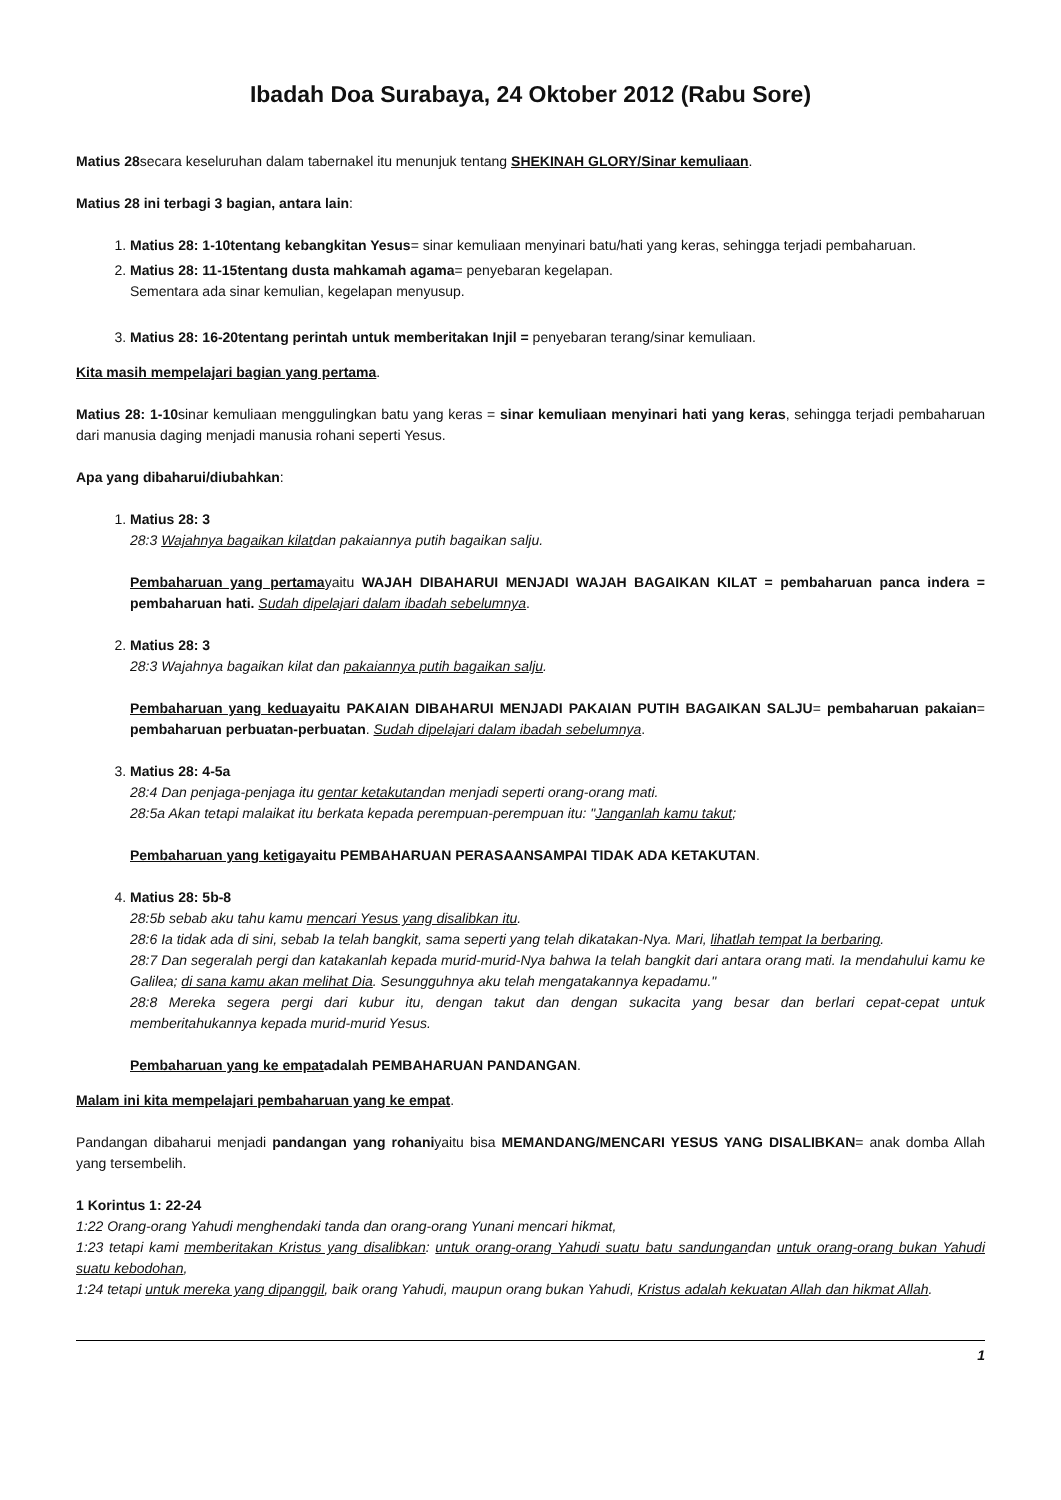Ibadah Doa Surabaya, 24 Oktober 2012 (Rabu Sore)
Matius 28secara keseluruhan dalam tabernakel itu menunjuk tentang SHEKINAH GLORY/Sinar kemuliaan.
Matius 28 ini terbagi 3 bagian, antara lain:
1. Matius 28: 1-10tentang kebangkitan Yesus= sinar kemuliaan menyinari batu/hati yang keras, sehingga terjadi pembaharuan.
2. Matius 28: 11-15tentang dusta mahkamah agama= penyebaran kegelapan.
Sementara ada sinar kemulian, kegelapan menyusup.
3. Matius 28: 16-20tentang perintah untuk memberitakan Injil = penyebaran terang/sinar kemuliaan.
Kita masih mempelajari bagian yang pertama.
Matius 28: 1-10sinar kemuliaan menggulingkan batu yang keras = sinar kemuliaan menyinari hati yang keras, sehingga terjadi pembaharuan dari manusia daging menjadi manusia rohani seperti Yesus.
Apa yang dibaharui/diubahkan:
1. Matius 28: 3
28:3 Wajahnya bagaikan kilatdan pakaiannya putih bagaikan salju.
Pembaharuan yang pertamayaitu WAJAH DIBAHARUI MENJADI WAJAH BAGAIKAN KILAT = pembaharuan panca indera = pembaharuan hati. Sudah dipelajari dalam ibadah sebelumnya.
2. Matius 28: 3
28:3 Wajahnya bagaikan kilat dan pakaiannya putih bagaikan salju.
Pembaharuan yang keduayaitu PAKAIAN DIBAHARUI MENJADI PAKAIAN PUTIH BAGAIKAN SALJU= pembaharuan pakaian= pembaharuan perbuatan-perbuatan. Sudah dipelajari dalam ibadah sebelumnya.
3. Matius 28: 4-5a
28:4 Dan penjaga-penjaga itu gentar ketakutandan menjadi seperti orang-orang mati.
28:5a Akan tetapi malaikat itu berkata kepada perempuan-perempuan itu: "Janganlah kamu takut;
Pembaharuan yang ketigayaitu PEMBAHARUAN PERASAANSAMPAI TIDAK ADA KETAKUTAN.
4. Matius 28: 5b-8
28:5b sebab aku tahu kamu mencari Yesus yang disalibkan itu.
28:6 Ia tidak ada di sini, sebab Ia telah bangkit, sama seperti yang telah dikatakan-Nya. Mari, lihatlah tempat Ia berbaring.
28:7 Dan segeralah pergi dan katakanlah kepada murid-murid-Nya bahwa Ia telah bangkit dari antara orang mati. Ia mendahului kamu ke Galilea; di sana kamu akan melihat Dia. Sesungguhnya aku telah mengatakannya kepadamu."
28:8 Mereka segera pergi dari kubur itu, dengan takut dan dengan sukacita yang besar dan berlari cepat-cepat untuk memberitahukannya kepada murid-murid Yesus.
Pembaharuan yang ke empatadalah PEMBAHARUAN PANDANGAN.
Malam ini kita mempelajari pembaharuan yang ke empat.
Pandangan dibaharui menjadi pandangan yang rohaniyaitu bisa MEMANDANG/MENCARI YESUS YANG DISALIBKAN= anak domba Allah yang tersembelih.
1 Korintus 1: 22-24
1:22 Orang-orang Yahudi menghendaki tanda dan orang-orang Yunani mencari hikmat,
1:23 tetapi kami memberitakan Kristus yang disalibkan: untuk orang-orang Yahudi suatu batu sandungandan untuk orang-orang bukan Yahudi suatu kebodohan,
1:24 tetapi untuk mereka yang dipanggil, baik orang Yahudi, maupun orang bukan Yahudi, Kristus adalah kekuatan Allah dan hikmat Allah.
1